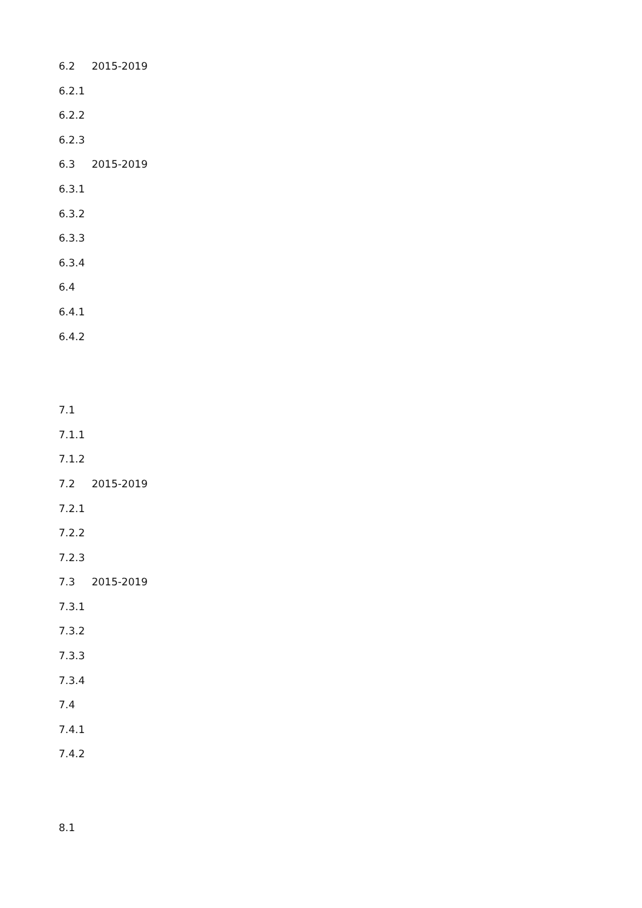6.2 2015-2019
6.2.1
6.2.2
6.2.3
6.3 2015-2019
6.3.1
6.3.2
6.3.3
6.3.4
6.4
6.4.1
6.4.2
7.1
7.1.1
7.1.2
7.2 2015-2019
7.2.1
7.2.2
7.2.3
7.3 2015-2019
7.3.1
7.3.2
7.3.3
7.3.4
7.4
7.4.1
7.4.2
8.1